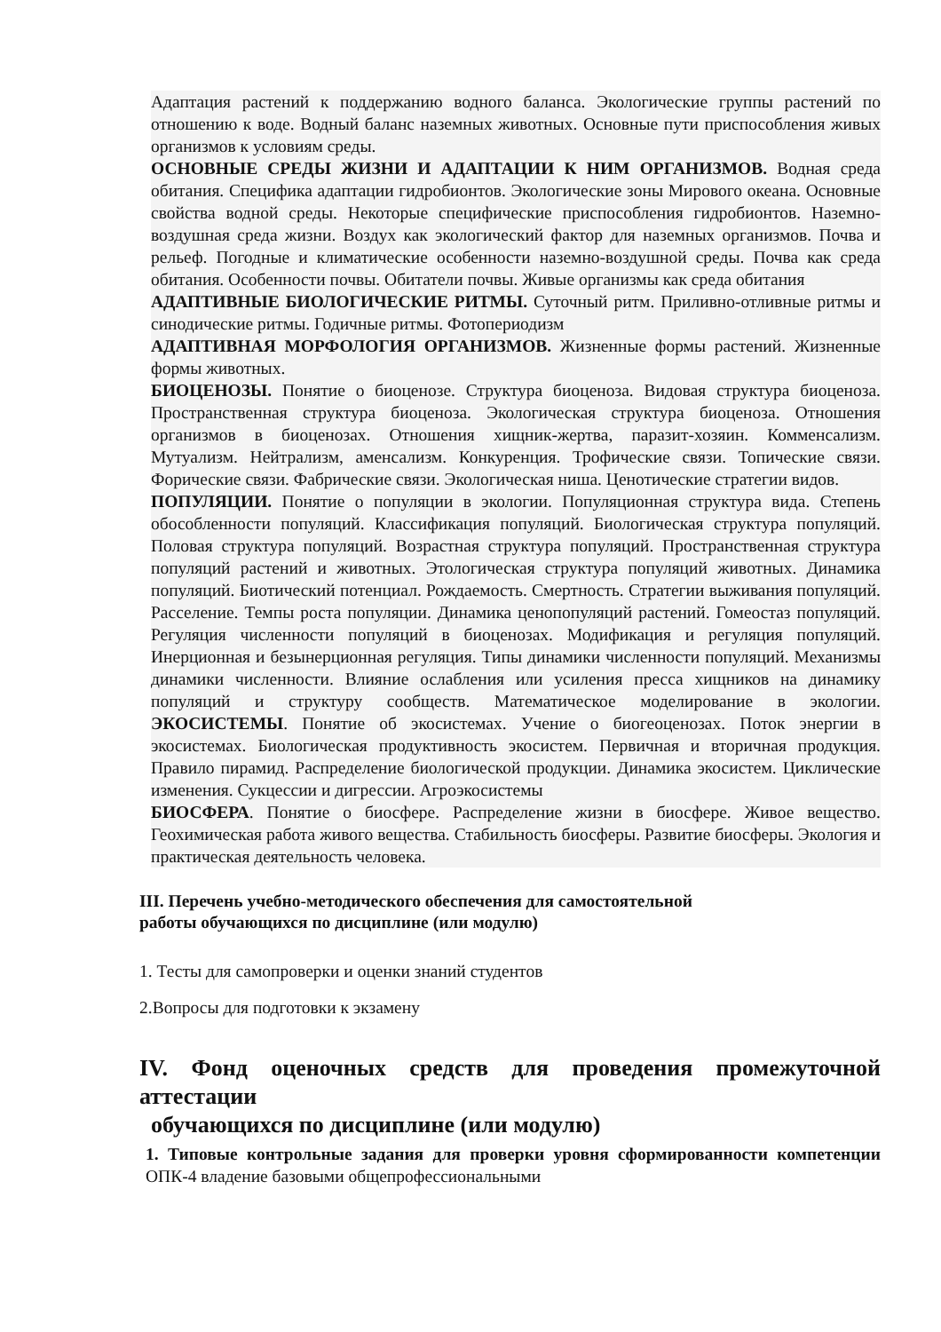Адаптация растений к поддержанию водного баланса. Экологические группы растений по отношению к воде. Водный баланс наземных животных. Основные пути приспособления живых организмов к условиям среды.
ОСНОВНЫЕ СРЕДЫ ЖИЗНИ И АДАПТАЦИИ К НИМ ОРГАНИЗМОВ. Водная среда обитания. Специфика адаптации гидробионтов. Экологические зоны Мирового океана. Основные свойства водной среды. Некоторые специфические приспособления гидробионтов. Наземно-воздушная среда жизни. Воздух как экологический фактор для наземных организмов. Почва и рельеф. Погодные и климатические особенности наземно-воздушной среды. Почва как среда обитания. Особенности почвы. Обитатели почвы. Живые организмы как среда обитания
АДАПТИВНЫЕ БИОЛОГИЧЕСКИЕ РИТМЫ. Суточный ритм. Приливно-отливные ритмы и синодические ритмы. Годичные ритмы. Фотопериодизм
АДАПТИВНАЯ МОРФОЛОГИЯ ОРГАНИЗМОВ. Жизненные формы растений. Жизненные формы животных.
БИОЦЕНОЗЫ. Понятие о биоценозе. Структура биоценоза. Видовая структура биоценоза. Пространственная структура биоценоза. Экологическая структура биоценоза. Отношения организмов в биоценозах. Отношения хищник-жертва, паразит-хозяин. Комменсализм. Мутуализм. Нейтрализм, аменсализм. Конкуренция. Трофические связи. Топические связи. Форические связи. Фабрические связи. Экологическая ниша. Ценотические стратегии видов.
ПОПУЛЯЦИИ. Понятие о популяции в экологии. Популяционная структура вида. Степень обособленности популяций. Классификация популяций. Биологическая структура популяций. Половая структура популяций. Возрастная структура популяций. Пространственная структура популяций растений и животных. Этологическая структура популяций животных. Динамика популяций. Биотический потенциал. Рождаемость. Смертность. Стратегии выживания популяций. Расселение. Темпы роста популяции. Динамика ценопопуляций растений. Гомеостаз популяций. Регуляция численности популяций в биоценозах. Модификация и регуляция популяций. Инерционная и безынерционная регуляция. Типы динамики численности популяций. Механизмы динамики численности. Влияние ослабления или усиления пресса хищников на динамику популяций и структуру сообществ. Математическое моделирование в экологии. ЭКОСИСТЕМЫ. Понятие об экосистемах. Учение о биогеоценозах. Поток энергии в экосистемах. Биологическая продуктивность экосистем. Первичная и вторичная продукция. Правило пирамид. Распределение биологической продукции. Динамика экосистем. Циклические изменения. Сукцессии и дигрессии. Агроэкосистемы
БИОСФЕРА. Понятие о биосфере. Распределение жизни в биосфере. Живое вещество. Геохимическая работа живого вещества. Стабильность биосферы. Развитие биосферы. Экология и практическая деятельность человека.
III. Перечень учебно-методического обеспечения для самостоятельной
работы обучающихся по дисциплине (или модулю)
1. Тесты для самопроверки и оценки знаний студентов
2.Вопросы для подготовки к экзамену
IV. Фонд оценочных средств для проведения промежуточной аттестации
обучающихся по дисциплине (или модулю)
1. Типовые контрольные задания для проверки уровня сформированности компетенции ОПК-4 владение базовыми общепрофессиональными